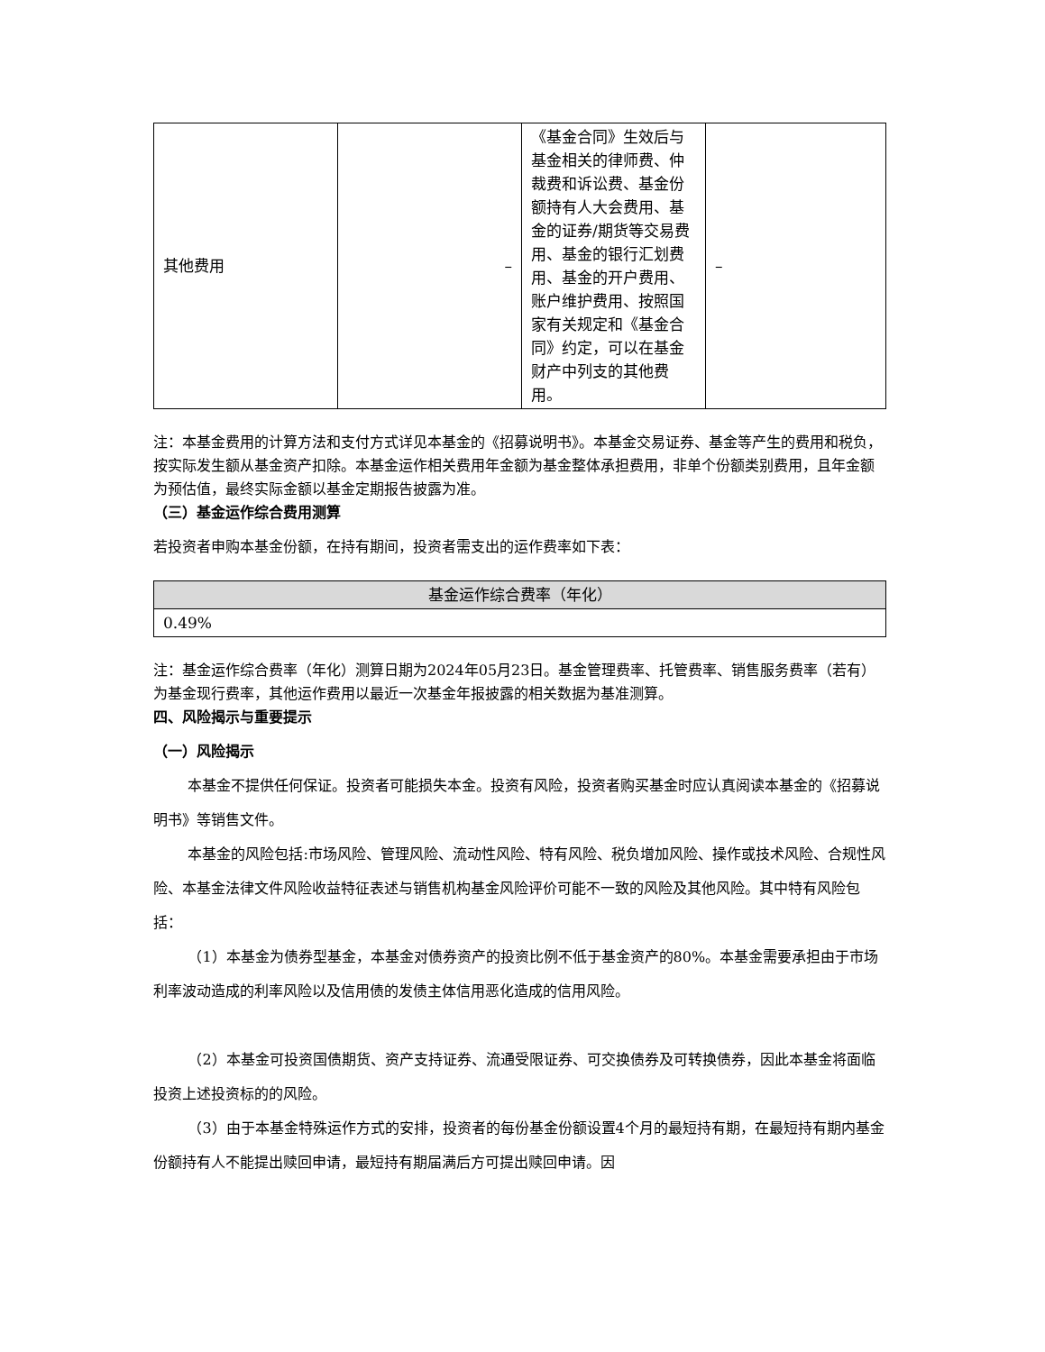| 其他费用 | – | 《基金合同》生效后与基金相关的律师费、仲裁费和诉讼费、基金份额持有人大会费用、基金的证券/期货等交易费用、基金的银行汇划费用、基金的开户费用、账户维护费用、按照国家有关规定和《基金合同》约定，可以在基金财产中列支的其他费用。 | – |
注：本基金费用的计算方法和支付方式详见本基金的《招募说明书》。本基金交易证券、基金等产生的费用和税负，按实际发生额从基金资产扣除。本基金运作相关费用年金额为基金整体承担费用，非单个份额类别费用，且年金额为预估值，最终实际金额以基金定期报告披露为准。
（三）基金运作综合费用测算
若投资者申购本基金份额，在持有期间，投资者需支出的运作费率如下表：
| 基金运作综合费率（年化） |
| --- |
| 0.49% |
注：基金运作综合费率（年化）测算日期为2024年05月23日。基金管理费率、托管费率、销售服务费率（若有）为基金现行费率，其他运作费用以最近一次基金年报披露的相关数据为基准测算。
四、风险揭示与重要提示
（一）风险揭示
本基金不提供任何保证。投资者可能损失本金。投资有风险，投资者购买基金时应认真阅读本基金的《招募说明书》等销售文件。
本基金的风险包括:市场风险、管理风险、流动性风险、特有风险、税负增加风险、操作或技术风险、合规性风险、本基金法律文件风险收益特征表述与销售机构基金风险评价可能不一致的风险及其他风险。其中特有风险包括：
（1）本基金为债券型基金，本基金对债券资产的投资比例不低于基金资产的80%。本基金需要承担由于市场利率波动造成的利率风险以及信用债的发债主体信用恶化造成的信用风险。
（2）本基金可投资国债期货、资产支持证券、流通受限证券、可交换债券及可转换债券，因此本基金将面临投资上述投资标的的风险。
（3）由于本基金特殊运作方式的安排，投资者的每份基金份额设置4个月的最短持有期，在最短持有期内基金份额持有人不能提出赎回申请，最短持有期届满后方可提出赎回申请。因